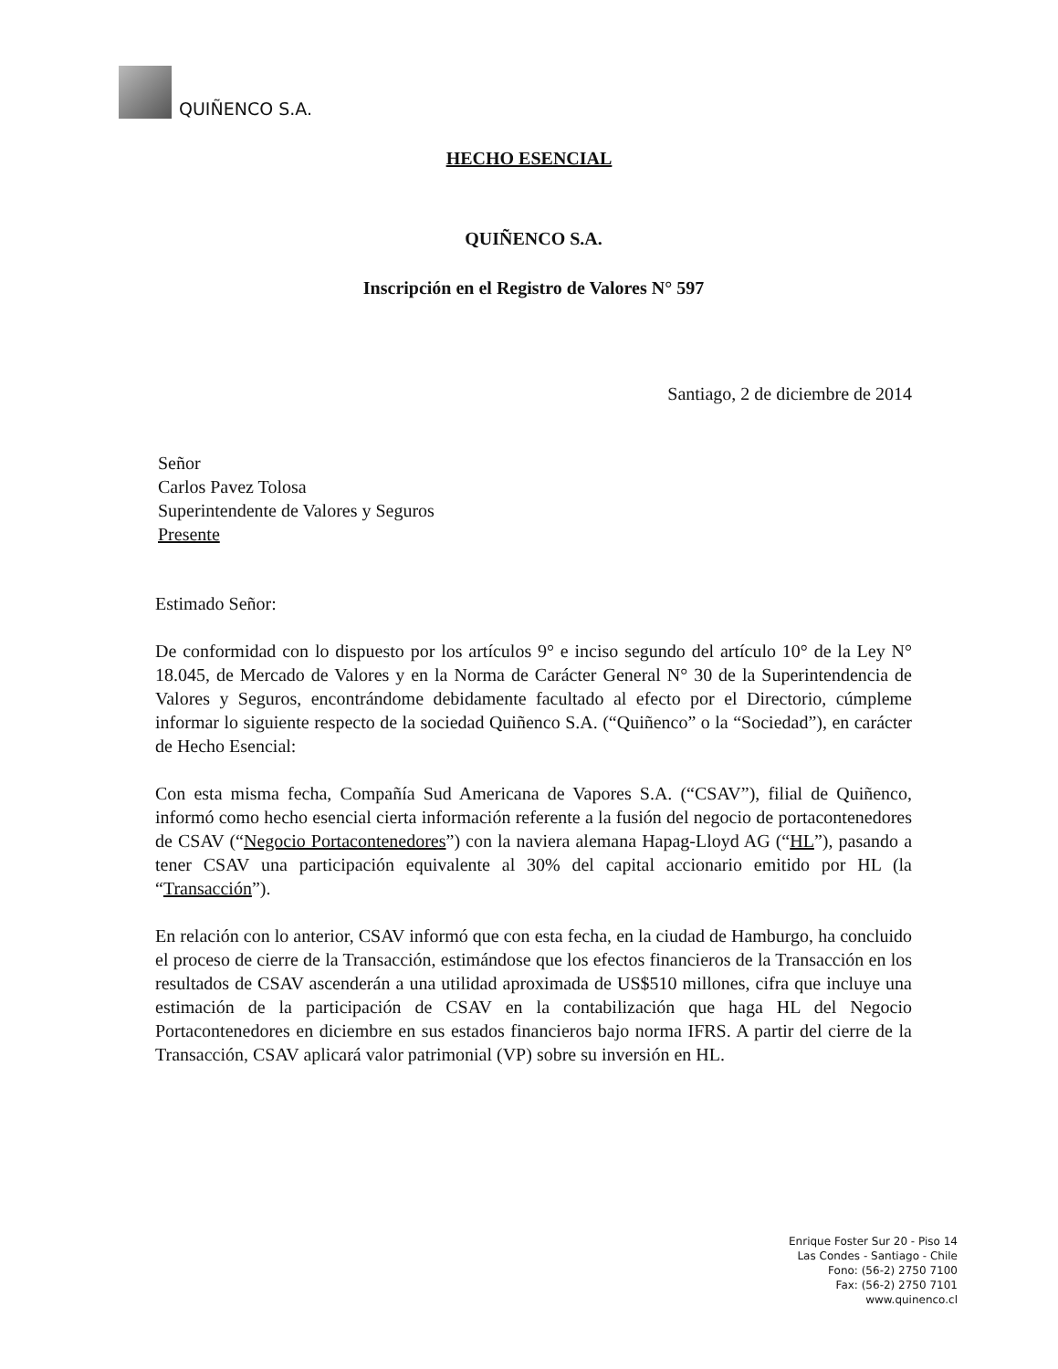QUIÑENCO S.A.
HECHO ESENCIAL
QUIÑENCO S.A.
Inscripción en el Registro de Valores N° 597
Santiago, 2 de diciembre de 2014
Señor
Carlos Pavez Tolosa
Superintendente de Valores y Seguros
Presente
Estimado Señor:
De conformidad con lo dispuesto por los artículos 9° e inciso segundo del artículo 10° de la Ley N° 18.045, de Mercado de Valores y en la Norma de Carácter General N° 30 de la Superintendencia de Valores y Seguros, encontrándome debidamente facultado al efecto por el Directorio, cúmpleme informar lo siguiente respecto de la sociedad Quiñenco S.A. (“Quiñenco” o la “Sociedad”), en carácter de Hecho Esencial:
Con esta misma fecha, Compañía Sud Americana de Vapores S.A. (“CSAV”), filial de Quiñenco, informó como hecho esencial cierta información referente a la fusión del negocio de portacontenedores de CSAV (“Negocio Portacontenedores”) con la naviera alemana Hapag-Lloyd AG (“HL”), pasando a tener CSAV una participación equivalente al 30% del capital accionario emitido por HL (la “Transacción”).
En relación con lo anterior, CSAV informó que con esta fecha, en la ciudad de Hamburgo, ha concluido el proceso de cierre de la Transacción, estimándose que los efectos financieros de la Transacción en los resultados de CSAV ascenderán a una utilidad aproximada de US$510 millones, cifra que incluye una estimación de la participación de CSAV en la contabilización que haga HL del Negocio Portacontenedores en diciembre en sus estados financieros bajo norma IFRS. A partir del cierre de la Transacción, CSAV aplicará valor patrimonial (VP) sobre su inversión en HL.
Enrique Foster Sur 20 - Piso 14
Las Condes - Santiago - Chile
Fono: (56-2) 2750 7100
Fax: (56-2) 2750 7101
www.quinenco.cl